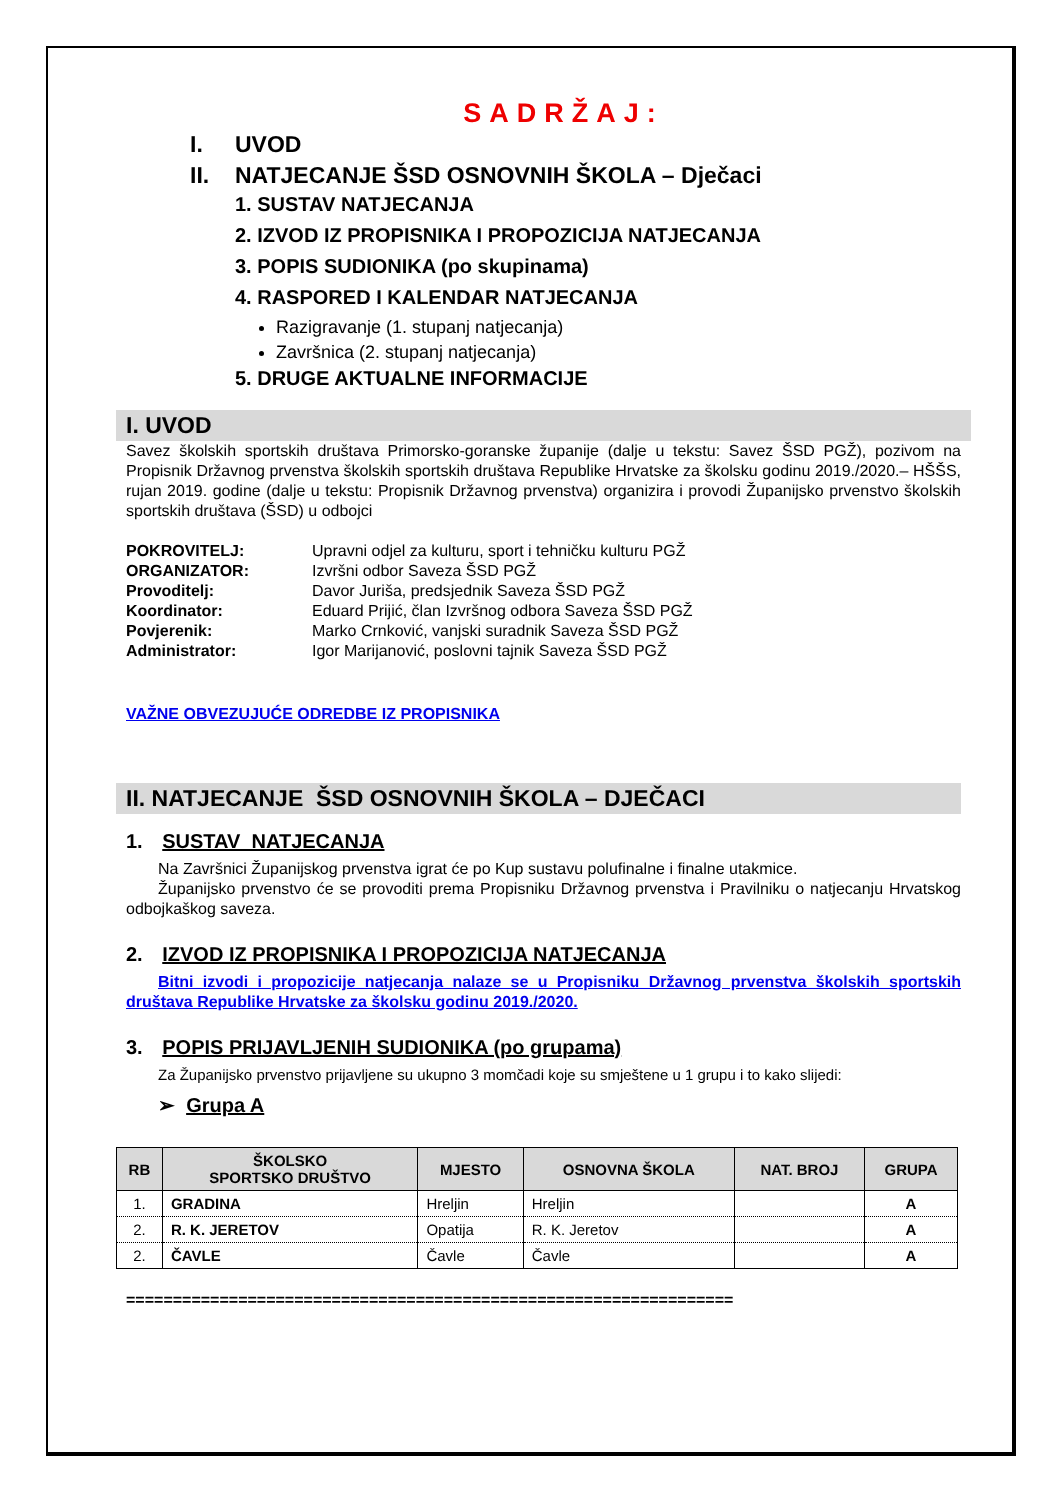SADRŽAJ:
I. UVOD
II. NATJECANJE ŠSD OSNOVNIH ŠKOLA – Dječaci
1. SUSTAV NATJECANJA
2. IZVOD IZ PROPISNIKA I PROPOZICIJA NATJECANJA
3. POPIS SUDIONIKA (po skupinama)
4. RASPORED I KALENDAR NATJECANJA
Razigravanje (1. stupanj natjecanja)
Završnica (2. stupanj natjecanja)
5. DRUGE AKTUALNE INFORMACIJE
I. UVOD
Savez školskih sportskih društava Primorsko-goranske županije (dalje u tekstu: Savez ŠSD PGŽ), pozivom na Propisnik Državnog prvenstva školskih sportskih društava Republike Hrvatske za školsku godinu 2019./2020.– HŠŠS, rujan 2019. godine (dalje u tekstu: Propisnik Državnog prvenstva) organizira i provodi Županijsko prvenstvo školskih sportskih društava (ŠSD) u odbojci
POKROVITELJ: Upravni odjel za kulturu, sport i tehničku kulturu PGŽ ORGANIZATOR: Izvršni odbor Saveza ŠSD PGŽ Provoditelj: Davor Juriša, predsjednik Saveza ŠSD PGŽ Koordinator: Eduard Prijić, član Izvršnog odbora Saveza ŠSD PGŽ Povjerenik: Marko Crnković, vanjski suradnik Saveza ŠSD PGŽ Administrator: Igor Marijanović, poslovni tajnik Saveza ŠSD PGŽ
VAŽNE OBVEZUJUĆE ODREDBE IZ PROPISNIKA
II. NATJECANJE ŠSD OSNOVNIH ŠKOLA – DJEČACI
1. SUSTAV NATJECANJA
Na Završnici Županijskog prvenstva igrat će po Kup sustavu polufinalne i finalne utakmice.
Županijsko prvenstvo će se provoditi prema Propisniku Državnog prvenstva i Pravilniku o natjecanju Hrvatskog odbojkaškog saveza.
2. IZVOD IZ PROPISNIKA I PROPOZICIJA NATJECANJA
Bitni izvodi i propozicije natjecanja nalaze se u Propisniku Državnog prvenstva školskih sportskih društava Republike Hrvatske za školsku godinu 2019./2020.
3. POPIS PRIJAVLJENIH SUDIONIKA (po grupama)
Za Županijsko prvenstvo prijavljene su ukupno 3 momčadi koje su smještene u 1 grupu i to kako slijedi:
➢ Grupa A
| RB | ŠKOLSKO SPORTSKO DRUŠTVO | MJESTO | OSNOVNA ŠKOLA | NAT. BROJ | GRUPA |
| --- | --- | --- | --- | --- | --- |
| 1. | GRADINA | Hreljin | Hreljin | | A |
| 2. | R. K. JERETOV | Opatija | R. K. Jeretov | | A |
| 2. | ČAVLE | Čavle | Čavle | | A |
=================================================================